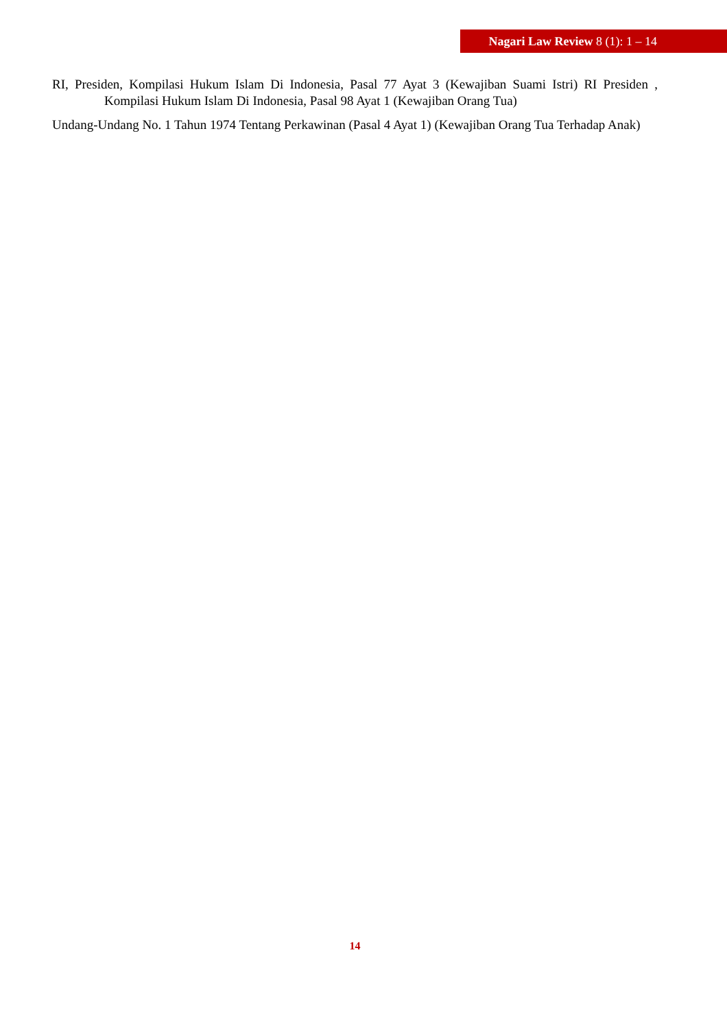Nagari Law Review 8 (1): 1 – 14
RI, Presiden, Kompilasi Hukum Islam Di Indonesia, Pasal 77 Ayat 3 (Kewajiban Suami Istri) RI Presiden , Kompilasi Hukum Islam Di Indonesia, Pasal 98 Ayat 1 (Kewajiban Orang Tua)
Undang-Undang No. 1 Tahun 1974 Tentang Perkawinan (Pasal 4 Ayat 1) (Kewajiban Orang Tua Terhadap Anak)
14